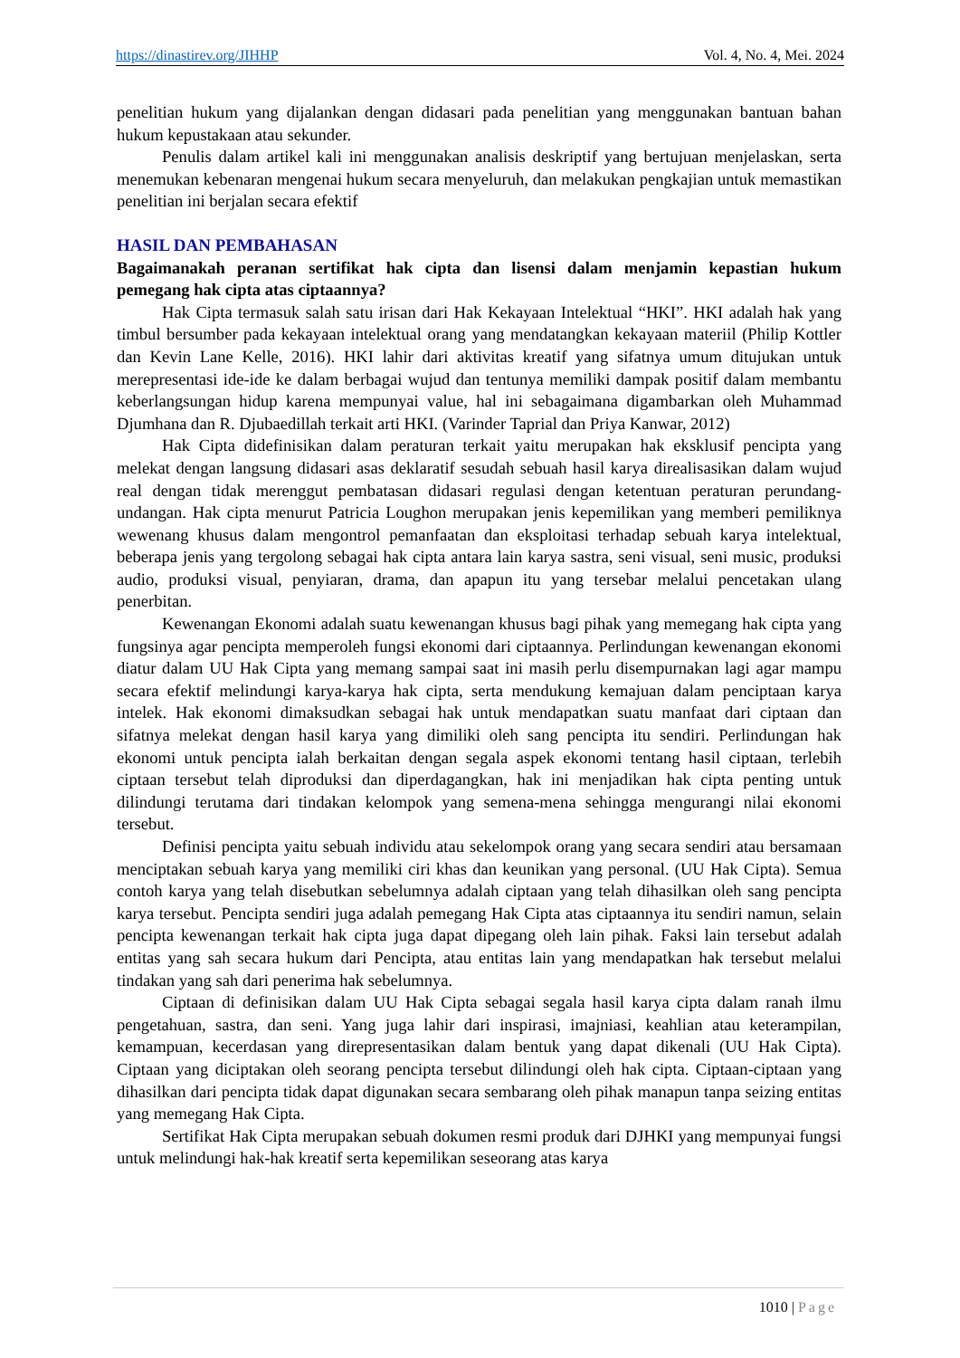https://dinastirev.org/JIHHP Vol. 4, No. 4, Mei. 2024
penelitian hukum yang dijalankan dengan didasari pada penelitian yang menggunakan bantuan bahan hukum kepustakaan atau sekunder.
Penulis dalam artikel kali ini menggunakan analisis deskriptif yang bertujuan menjelaskan, serta menemukan kebenaran mengenai hukum secara menyeluruh, dan melakukan pengkajian untuk memastikan penelitian ini berjalan secara efektif
HASIL DAN PEMBAHASAN
Bagaimanakah peranan sertifikat hak cipta dan lisensi dalam menjamin kepastian hukum pemegang hak cipta atas ciptaannya?
Hak Cipta termasuk salah satu irisan dari Hak Kekayaan Intelektual “HKI”. HKI adalah hak yang timbul bersumber pada kekayaan intelektual orang yang mendatangkan kekayaan materiil (Philip Kottler dan Kevin Lane Kelle, 2016). HKI lahir dari aktivitas kreatif yang sifatnya umum ditujukan untuk merepresentasi ide-ide ke dalam berbagai wujud dan tentunya memiliki dampak positif dalam membantu keberlangsungan hidup karena mempunyai value, hal ini sebagaimana digambarkan oleh Muhammad Djumhana dan R. Djubaedillah terkait arti HKI. (Varinder Taprial dan Priya Kanwar, 2012)
Hak Cipta didefinisikan dalam peraturan terkait yaitu merupakan hak eksklusif pencipta yang melekat dengan langsung didasari asas deklaratif sesudah sebuah hasil karya direalisasikan dalam wujud real dengan tidak merenggut pembatasan didasari regulasi dengan ketentuan peraturan perundang-undangan. Hak cipta menurut Patricia Loughon merupakan jenis kepemilikan yang memberi pemiliknya wewenang khusus dalam mengontrol pemanfaatan dan eksploitasi terhadap sebuah karya intelektual, beberapa jenis yang tergolong sebagai hak cipta antara lain karya sastra, seni visual, seni music, produksi audio, produksi visual, penyiaran, drama, dan apapun itu yang tersebar melalui pencetakan ulang penerbitan.
Kewenangan Ekonomi adalah suatu kewenangan khusus bagi pihak yang memegang hak cipta yang fungsinya agar pencipta memperoleh fungsi ekonomi dari ciptaannya. Perlindungan kewenangan ekonomi diatur dalam UU Hak Cipta yang memang sampai saat ini masih perlu disempurnakan lagi agar mampu secara efektif melindungi karya-karya hak cipta, serta mendukung kemajuan dalam penciptaan karya intelek. Hak ekonomi dimaksudkan sebagai hak untuk mendapatkan suatu manfaat dari ciptaan dan sifatnya melekat dengan hasil karya yang dimiliki oleh sang pencipta itu sendiri. Perlindungan hak ekonomi untuk pencipta ialah berkaitan dengan segala aspek ekonomi tentang hasil ciptaan, terlebih ciptaan tersebut telah diproduksi dan diperdagangkan, hak ini menjadikan hak cipta penting untuk dilindungi terutama dari tindakan kelompok yang semena-mena sehingga mengurangi nilai ekonomi tersebut.
Definisi pencipta yaitu sebuah individu atau sekelompok orang yang secara sendiri atau bersamaan menciptakan sebuah karya yang memiliki ciri khas dan keunikan yang personal. (UU Hak Cipta). Semua contoh karya yang telah disebutkan sebelumnya adalah ciptaan yang telah dihasilkan oleh sang pencipta karya tersebut. Pencipta sendiri juga adalah pemegang Hak Cipta atas ciptaannya itu sendiri namun, selain pencipta kewenangan terkait hak cipta juga dapat dipegang oleh lain pihak. Faksi lain tersebut adalah entitas yang sah secara hukum dari Pencipta, atau entitas lain yang mendapatkan hak tersebut melalui tindakan yang sah dari penerima hak sebelumnya.
Ciptaan di definisikan dalam UU Hak Cipta sebagai segala hasil karya cipta dalam ranah ilmu pengetahuan, sastra, dan seni. Yang juga lahir dari inspirasi, imajniasi, keahlian atau keterampilan, kemampuan, kecerdasan yang direpresentasikan dalam bentuk yang dapat dikenali (UU Hak Cipta). Ciptaan yang diciptakan oleh seorang pencipta tersebut dilindungi oleh hak cipta. Ciptaan-ciptaan yang dihasilkan dari pencipta tidak dapat digunakan secara sembarang oleh pihak manapun tanpa seizing entitas yang memegang Hak Cipta.
Sertifikat Hak Cipta merupakan sebuah dokumen resmi produk dari DJHKI yang mempunyai fungsi untuk melindungi hak-hak kreatif serta kepemilikan seseorang atas karya
1010 | Page